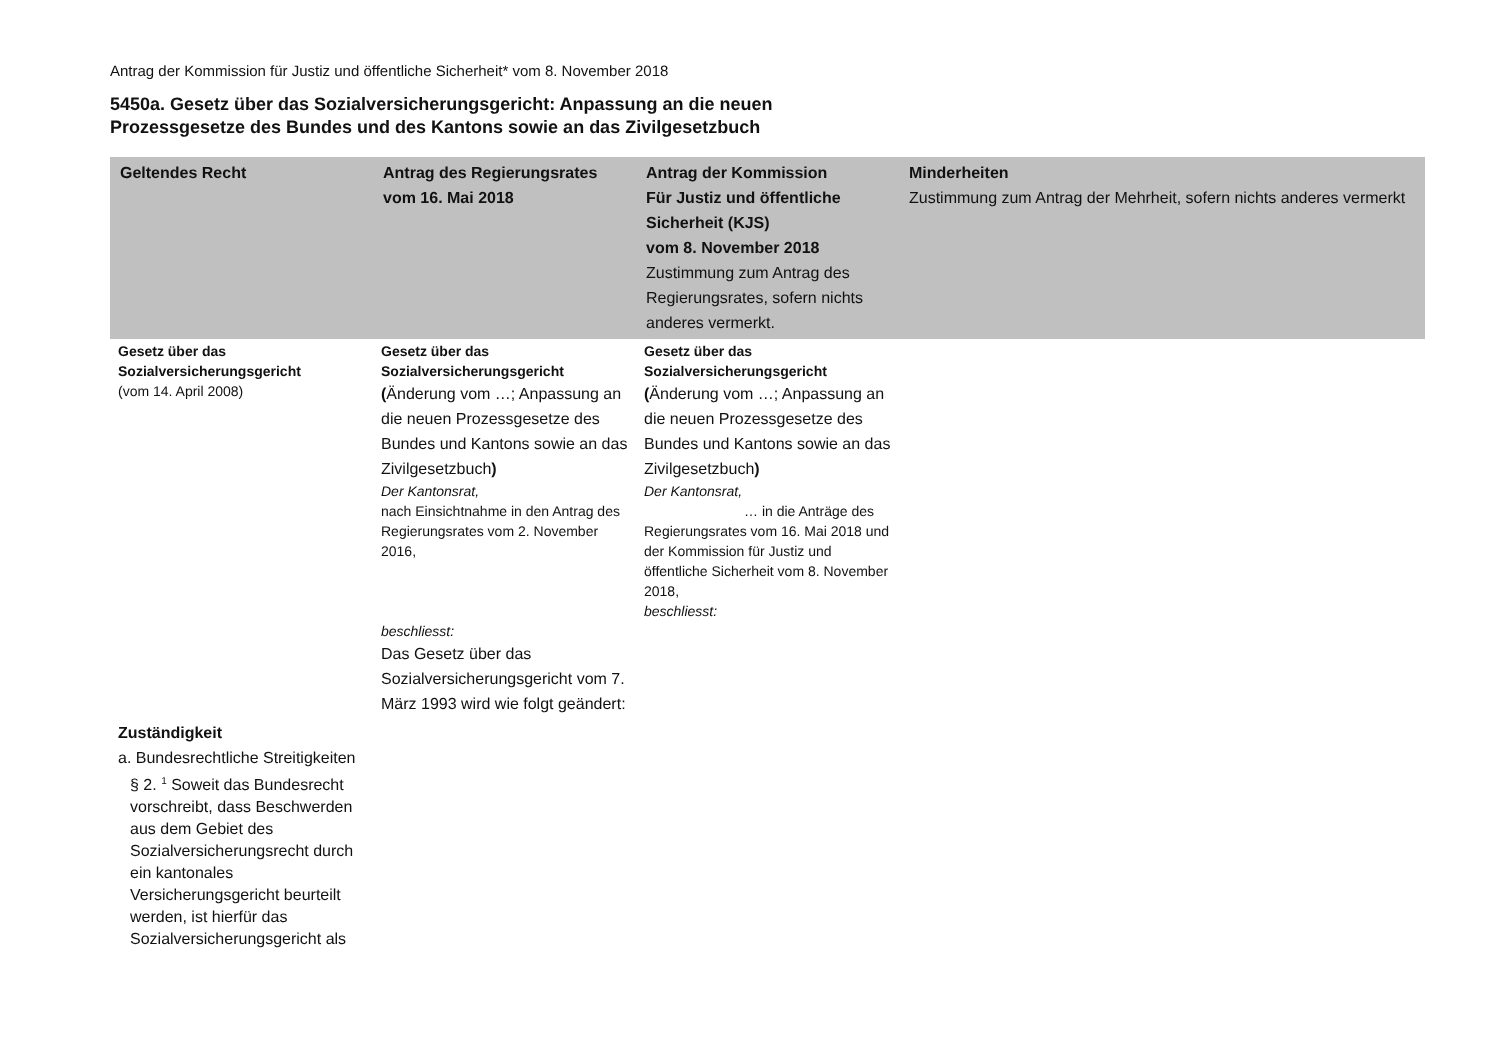Antrag der Kommission für Justiz und öffentliche Sicherheit* vom 8. November 2018
5450a. Gesetz über das Sozialversicherungsgericht: Anpassung an die neuen Prozessgesetze des Bundes und des Kantons sowie an das Zivilgesetzbuch
| Geltendes Recht | Antrag des Regierungsrates vom 16. Mai 2018 | Antrag der Kommission Für Justiz und öffentliche Sicherheit (KJS) vom 8. November 2018 Zustimmung zum Antrag des Regierungsrates, sofern nichts anderes vermerkt. | Minderheiten Zustimmung zum Antrag der Mehrheit, sofern nichts anderes vermerkt |
| --- | --- | --- | --- |
| Gesetz über das Sozialversicherungsgericht (vom 14. April 2008) | Gesetz über das Sozialversicherungsgericht ( Änderung vom …; Anpassung an die neuen Prozessgesetze des Bundes und Kantons sowie an das Zivilgesetzbuch ) Der Kantonsrat, nach Einsichtnahme in den Antrag des Regierungsrates vom 2. November 2016, beschliesst: Das Gesetz über das Sozialversicherungsgericht vom 7. März 1993 wird wie folgt geändert: | Gesetz über das Sozialversicherungsgericht ( Änderung vom …; Anpassung an die neuen Prozessgesetze des Bundes und Kantons sowie an das Zivilgesetzbuch ) Der Kantonsrat, … in die Anträge des Regierungsrates vom 16. Mai 2018 und der Kommission für Justiz und öffentliche Sicherheit vom 8. November 2018, beschliesst: | |
| Zuständigkeit a. Bundesrechtliche Streitigkeiten § 2. <sup>1</sup> Soweit das Bundesrecht vorschreibt, dass Beschwerden aus dem Gebiet des Sozialversicherungsrecht durch ein kantonales Versicherungsgericht beurteilt werden, ist hierfür das Sozialversicherungsgericht als | | | |